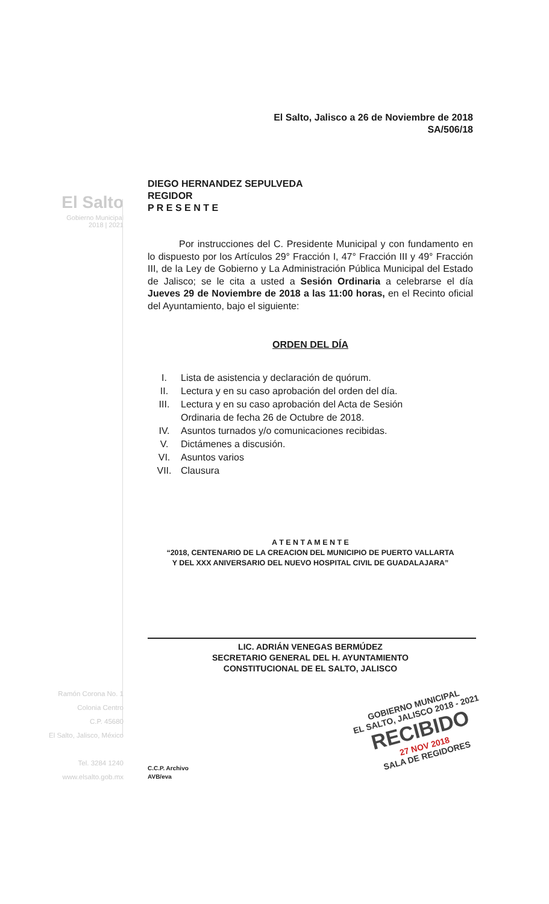El Salto
Gobierno Municipal
2018 | 2021
El Salto, Jalisco a 26 de Noviembre de 2018
SA/506/18
DIEGO HERNANDEZ SEPULVEDA
REGIDOR
P R E S E N T E
Por instrucciones del C. Presidente Municipal y con fundamento en lo dispuesto por los Artículos 29° Fracción I, 47° Fracción III y 49° Fracción III, de la Ley de Gobierno y La Administración Pública Municipal del Estado de Jalisco; se le cita a usted a Sesión Ordinaria a celebrarse el día Jueves 29 de Noviembre de 2018 a las 11:00 horas, en el Recinto oficial del Ayuntamiento, bajo el siguiente:
ORDEN DEL DÍA
I. Lista de asistencia y declaración de quórum.
II. Lectura y en su caso aprobación del orden del día.
III. Lectura y en su caso aprobación del Acta de Sesión
Ordinaria de fecha 26 de Octubre de 2018.
IV. Asuntos turnados y/o comunicaciones recibidas.
V. Dictámenes a discusión.
VI. Asuntos varios
VII. Clausura
A T E N T A M E N T E
“2018, CENTENARIO DE LA CREACION DEL MUNICIPIO DE PUERTO VALLARTA
Y DEL XXX ANIVERSARIO DEL NUEVO HOSPITAL CIVIL DE GUADALAJARA”
LIC. ADRIÁN VENEGAS BERMÚDEZ
SECRETARIO GENERAL DEL H. AYUNTAMIENTO
CONSTITUCIONAL DE EL SALTO, JALISCO
C.C.P. Archivo
AVB/eva
Ramón Corona No. 1
Colonia Centro
C.P. 45680
El Salto, Jalisco, México
Tel. 3284 1240
www.elsalto.gob.mx
GOBIERNO MUNICIPAL
EL SALTO, JALISCO 2018 - 2021
RECIBIDO
27 NOV 2018
SALA DE REGIDORES